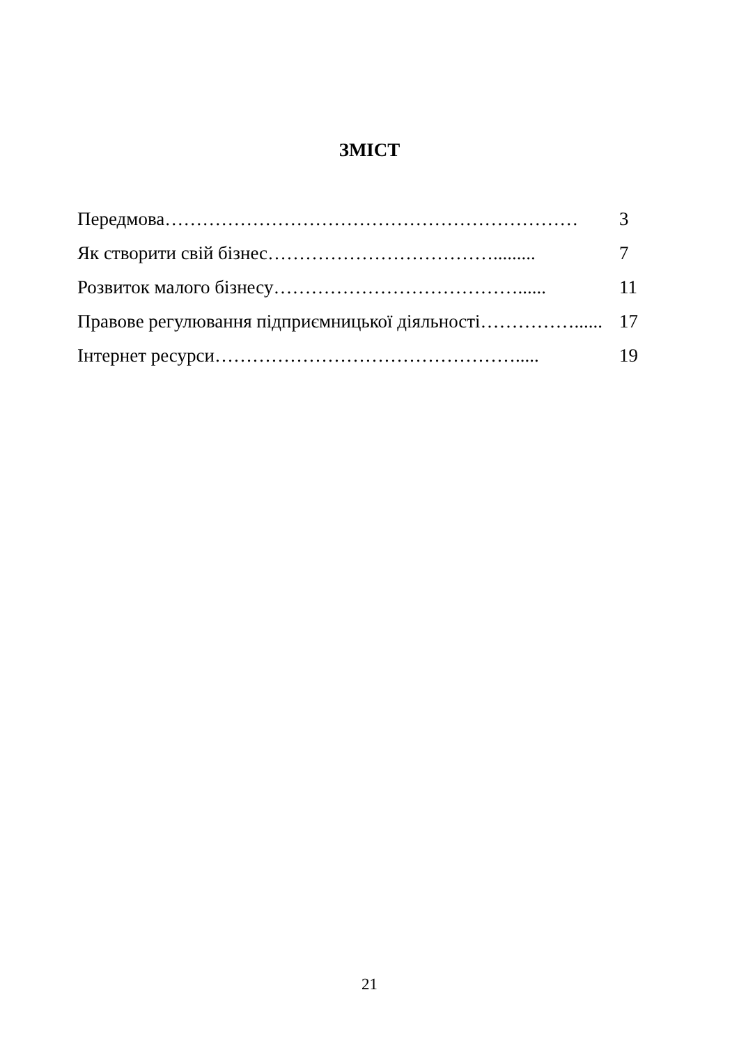ЗМІСТ
Передмова………………………………………………………… 3
Як створити свій бізнес………………………………......... 7
Розвиток малого бізнесу…………………………………...... 11
Правове регулювання підприємницької діяльності……………...... 17
Інтернет ресурси…………………………………………..... 19
21